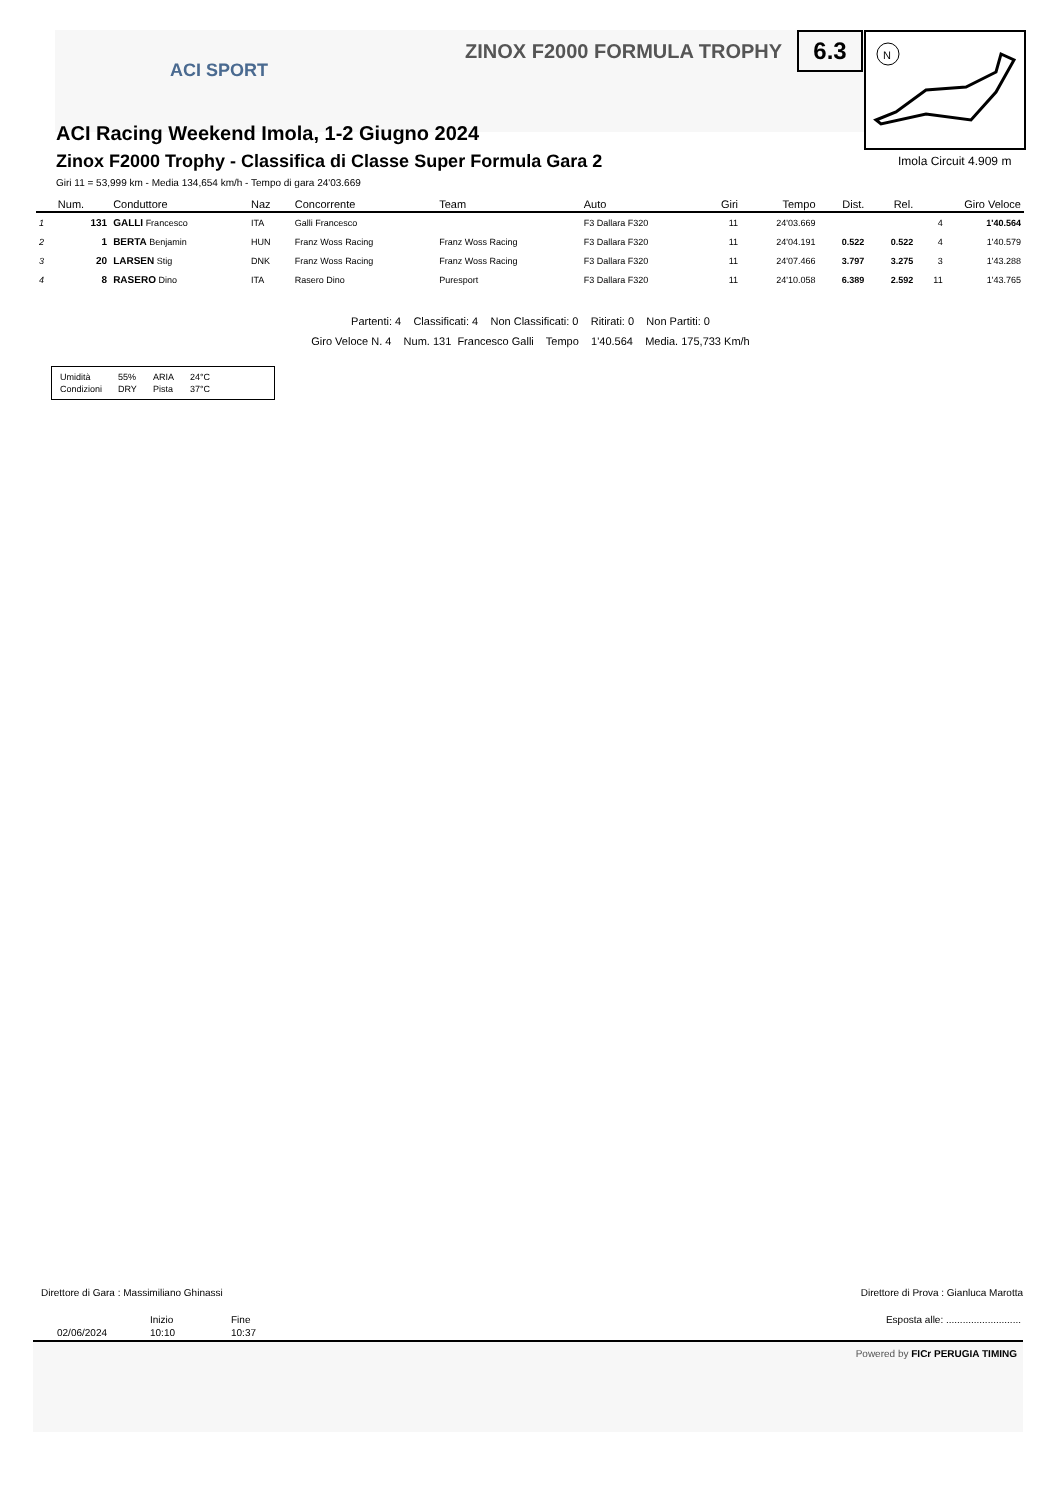ACI SPORT
ZINOX F2000 FORMULA TROPHY 6.3
N
ACI Racing Weekend Imola, 1-2 Giugno 2024
Zinox F2000 Trophy - Classifica di Classe Super Formula Gara 2
Imola Circuit 4.909 m
Giri 11 = 53,999 km - Media 134,654 km/h - Tempo di gara 24'03.669
| | Num. | Conduttore | Naz | Concorrente | Team | Auto | Giri | Tempo | Dist. | Rel. | Giro Veloce | |
| --- | --- | --- | --- | --- | --- | --- | --- | --- | --- | --- | --- | --- |
| 1 | 131 | GALLI Francesco | ITA | Galli Francesco | | F3 Dallara F320 | 11 | 24'03.669 | | | 4 | 1'40.564 |
| 2 | 1 | BERTA Benjamin | HUN | Franz Woss Racing | Franz Woss Racing | F3 Dallara F320 | 11 | 24'04.191 | 0.522 | 0.522 | 4 | 1'40.579 |
| 3 | 20 | LARSEN Stig | DNK | Franz Woss Racing | Franz Woss Racing | F3 Dallara F320 | 11 | 24'07.466 | 3.797 | 3.275 | 3 | 1'43.288 |
| 4 | 8 | RASERO Dino | ITA | Rasero Dino | Puresport | F3 Dallara F320 | 11 | 24'10.058 | 6.389 | 2.592 | 11 | 1'43.765 |
Partenti: 4 Classificati: 4 Non Classificati: 0 Ritirati: 0 Non Partiti: 0
Giro Veloce N. 4 Num. 131 Francesco Galli Tempo 1'40.564 Media. 175,733 Km/h
| Umidità | 55% | ARIA | 24°C |
| Condizioni | DRY | Pista | 37°C |
Direttore di Gara : Massimiliano Ghinassi
Direttore di Prova : Gianluca Marotta
Inizio Fine
Esposta alle: ...........................
02/06/2024 10:10 10:37
Powered by FICr PERUGIA TIMING